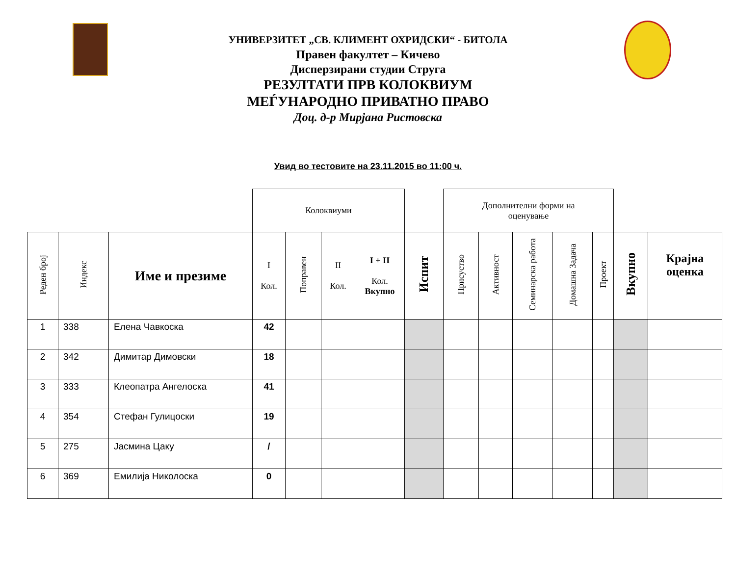УНИВЕРЗИТЕТ „СВ. КЛИМЕНТ ОХРИДСКИ“ - БИТОЛА
Правен факултет – Кичево
Дисперзирани студии Струга
РЕЗУЛТАТИ ПРВ КОЛОКВИУМ
МЕЃУНАРОДНО ПРИВАТНО ПРАВО
Доц. д-р Мирјана Ристовска
Увид во тестовите на 23.11.2015 во 11:00 ч.
| | | | Колоквиуми | | | | | Дополнителни форми на оценување | | | | | | |
| Реден број | Индекс | Име и презиме | I Кол. | Поправен | II Кол. | I + II Кол. Вкупно | Испит | Присуство | Активност | Семинарска работа | Домашна Задача | Проект | Вкупно | Крајна оценка |
| 1 | 338 | Елена Чавкоска | 42 | | | | | | | | | | | |
| 2 | 342 | Димитар Димовски | 18 | | | | | | | | | | | |
| 3 | 333 | Клеопатра Ангелоска | 41 | | | | | | | | | | | |
| 4 | 354 | Стефан Гулицоски | 19 | | | | | | | | | | | |
| 5 | 275 | Јасмина Цаку | / | | | | | | | | | | | |
| 6 | 369 | Емилија Николоска | 0 | | | | | | | | | | | |